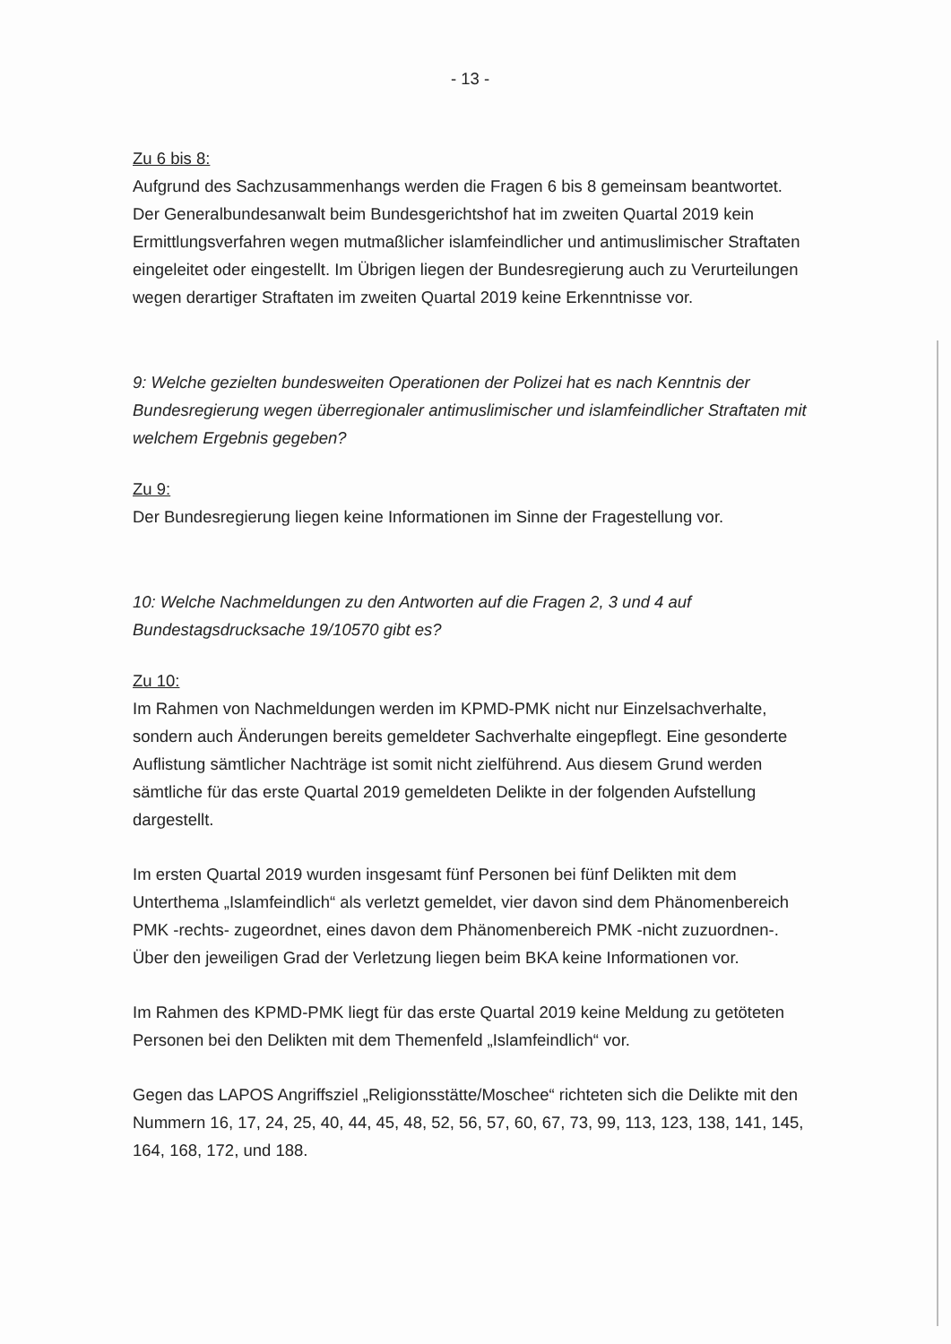- 13 -
Zu 6 bis 8:
Aufgrund des Sachzusammenhangs werden die Fragen 6 bis 8 gemeinsam beantwortet. Der Generalbundesanwalt beim Bundesgerichtshof hat im zweiten Quartal 2019 kein Ermittlungsverfahren wegen mutmaßlicher islamfeindlicher und antimuslimischer Straftaten eingeleitet oder eingestellt. Im Übrigen liegen der Bundesregierung auch zu Verurteilungen wegen derartiger Straftaten im zweiten Quartal 2019 keine Erkenntnisse vor.
9: Welche gezielten bundesweiten Operationen der Polizei hat es nach Kenntnis der Bundesregierung wegen überregionaler antimuslimischer und islamfeindlicher Straftaten mit welchem Ergebnis gegeben?
Zu 9:
Der Bundesregierung liegen keine Informationen im Sinne der Fragestellung vor.
10: Welche Nachmeldungen zu den Antworten auf die Fragen 2, 3 und 4 auf Bundestagsdrucksache 19/10570 gibt es?
Zu 10:
Im Rahmen von Nachmeldungen werden im KPMD-PMK nicht nur Einzelsachverhalte, sondern auch Änderungen bereits gemeldeter Sachverhalte eingepflegt. Eine gesonderte Auflistung sämtlicher Nachträge ist somit nicht zielführend. Aus diesem Grund werden sämtliche für das erste Quartal 2019 gemeldeten Delikte in der folgenden Aufstellung dargestellt.
Im ersten Quartal 2019 wurden insgesamt fünf Personen bei fünf Delikten mit dem Unterthema „Islamfeindlich“ als verletzt gemeldet, vier davon sind dem Phänomenbereich PMK -rechts- zugeordnet, eines davon dem Phänomenbereich PMK -nicht zuzuordnen-. Über den jeweiligen Grad der Verletzung liegen beim BKA keine Informationen vor.
Im Rahmen des KPMD-PMK liegt für das erste Quartal 2019 keine Meldung zu getöteten Personen bei den Delikten mit dem Themenfeld „Islamfeindlich“ vor.
Gegen das LAPOS Angriffsziel „Religionsstätte/Moschee“ richteten sich die Delikte mit den Nummern 16, 17, 24, 25, 40, 44, 45, 48, 52, 56, 57, 60, 67, 73, 99, 113, 123, 138, 141, 145, 164, 168, 172, und 188.